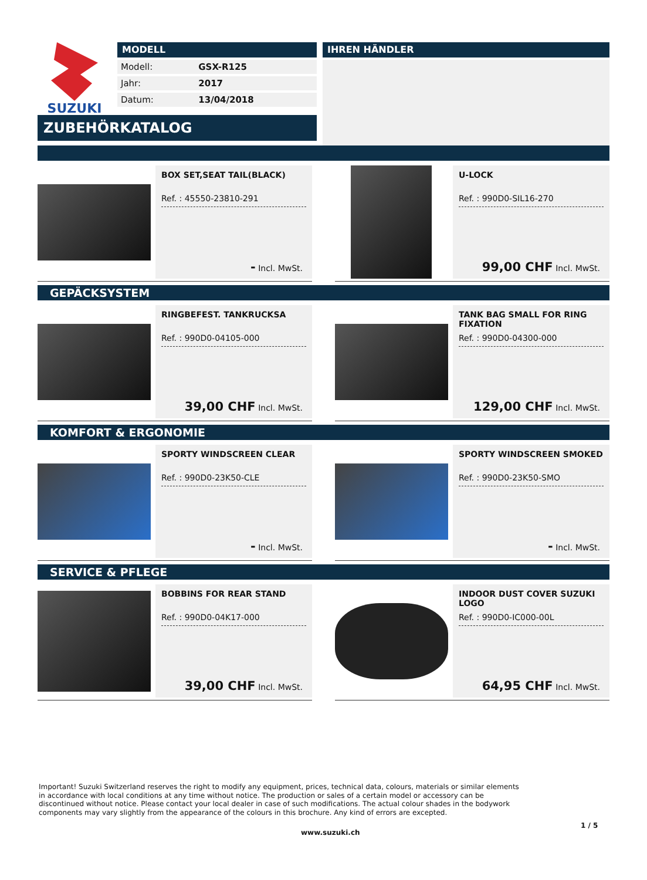SUZUKI
MODELL
| Modell: | GSX-R125 |
| Jahr: | 2017 |
| Datum: | 13/04/2018 |
IHREN HÄNDLER
ZUBEHÖRKATALOG
BOX SET,SEAT TAIL(BLACK)
Ref. : 45550-23810-291
- Incl. MwSt.
U-LOCK
Ref. : 990D0-SIL16-270
99,00 CHF Incl. MwSt.
GEPÄCKSYSTEM
RINGBEFEST. TANKRUCKSA
Ref. : 990D0-04105-000
39,00 CHF Incl. MwSt.
TANK BAG SMALL FOR RING FIXATION
Ref. : 990D0-04300-000
129,00 CHF Incl. MwSt.
KOMFORT & ERGONOMIE
SPORTY WINDSCREEN CLEAR
Ref. : 990D0-23K50-CLE
- Incl. MwSt.
SPORTY WINDSCREEN SMOKED
Ref. : 990D0-23K50-SMO
- Incl. MwSt.
SERVICE & PFLEGE
BOBBINS FOR REAR STAND
Ref. : 990D0-04K17-000
39,00 CHF Incl. MwSt.
INDOOR DUST COVER SUZUKI LOGO
Ref. : 990D0-IC000-00L
64,95 CHF Incl. MwSt.
Important! Suzuki Switzerland reserves the right to modify any equipment, prices, technical data, colours, materials or similar elements in accordance with local conditions at any time without notice. The production or sales of a certain model or accessory can be discontinued without notice. Please contact your local dealer in case of such modifications. The actual colour shades in the bodywork components may vary slightly from the appearance of the colours in this brochure. Any kind of errors are excepted.
1 / 5
www.suzuki.ch